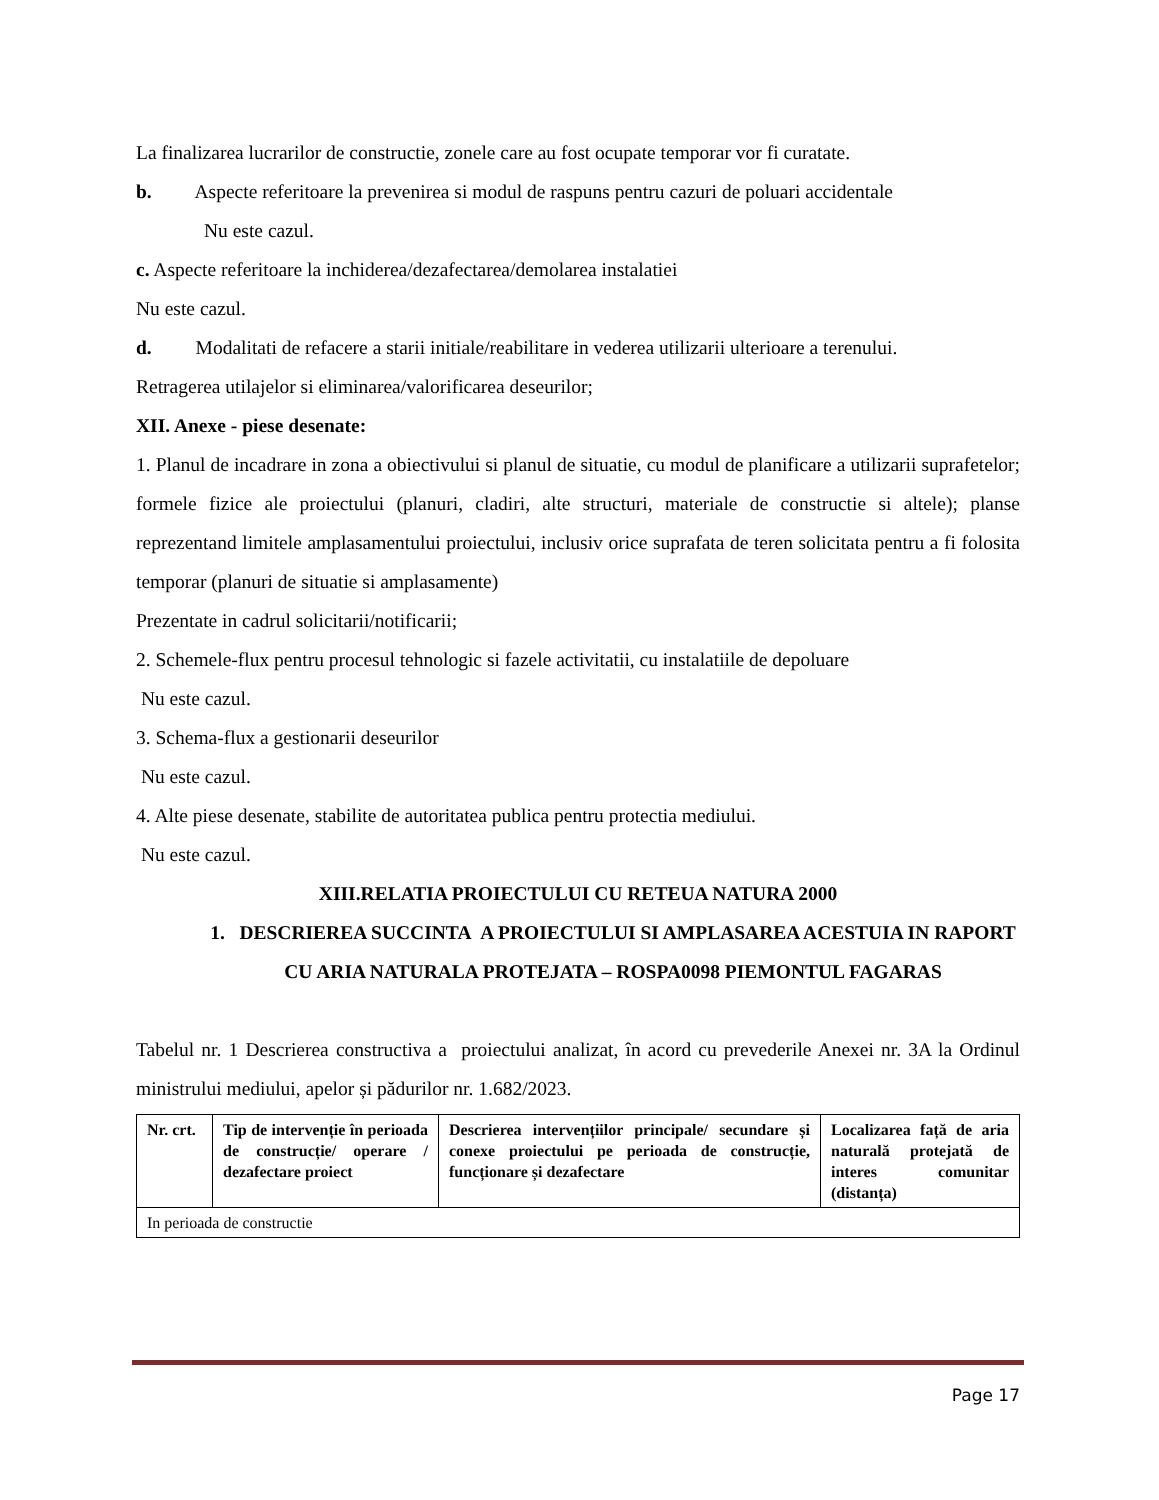La finalizarea lucrarilor de constructie, zonele care au fost ocupate temporar vor fi curatate.
b. Aspecte referitoare la prevenirea si modul de raspuns pentru cazuri de poluari accidentale
Nu este cazul.
c. Aspecte referitoare la inchiderea/dezafectarea/demolarea instalatiei
Nu este cazul.
d. Modalitati de refacere a starii initiale/reabilitare in vederea utilizarii ulterioare a terenului.
Retragerea utilajelor si eliminarea/valorificarea deseurilor;
XII. Anexe - piese desenate:
1. Planul de incadrare in zona a obiectivului si planul de situatie, cu modul de planificare a utilizarii suprafetelor; formele fizice ale proiectului (planuri, cladiri, alte structuri, materiale de constructie si altele); planse reprezentand limitele amplasamentului proiectului, inclusiv orice suprafata de teren solicitata pentru a fi folosita temporar (planuri de situatie si amplasamente)
Prezentate in cadrul solicitarii/notificarii;
2. Schemele-flux pentru procesul tehnologic si fazele activitatii, cu instalatiile de depoluare
Nu este cazul.
3. Schema-flux a gestionarii deseurilor
Nu este cazul.
4. Alte piese desenate, stabilite de autoritatea publica pentru protectia mediului.
Nu este cazul.
XIII.RELATIA PROIECTULUI CU RETEUA NATURA 2000
1. DESCRIEREA SUCCINTA A PROIECTULUI SI AMPLASAREA ACESTUIA IN RAPORT CU ARIA NATURALA PROTEJATA – ROSPA0098 PIEMONTUL FAGARAS
Tabelul nr. 1 Descrierea constructiva a proiectului analizat, în acord cu prevederile Anexei nr. 3A la Ordinul ministrului mediului, apelor și pădurilor nr. 1.682/2023.
| Nr. crt. | Tip de intervenție în perioada de construcție/ operare / dezafectare proiect | Descrierea intervențiilor principale/ secundare și conexe proiectului pe perioada de construcție, funcționare și dezafectare | Localizarea față de aria naturală protejată de interes comunitar (distanța) |
| --- | --- | --- | --- |
| In perioada de constructie | | | |
Page 17